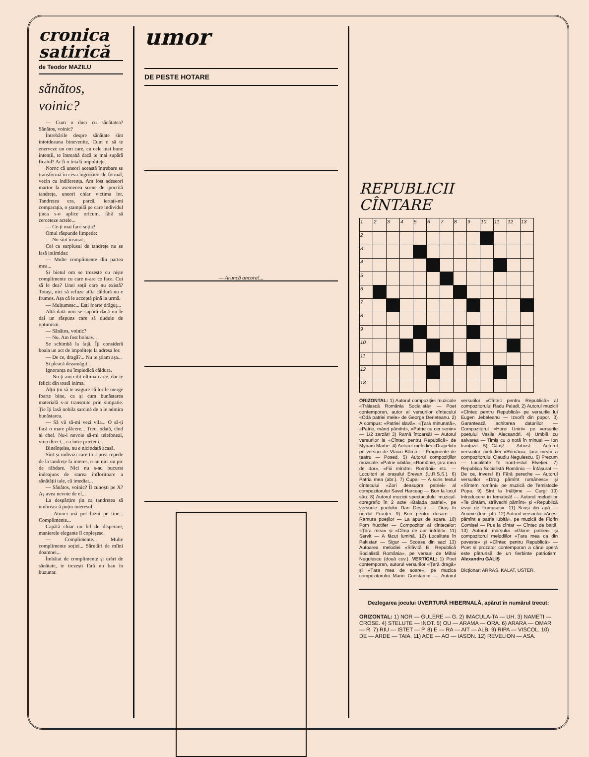cronica satirică
de Teodor MAZILU
sănătos, voinic?
— Cum o duci cu sănătatea? Sănătos, voinic?
Întrebările despre sănătate sînt întotdeauna binevenite. Cum o să te enerveze un om care, cu cele mai bune intenții, te întreabă dacă te mai supără ficatul? Ar fi o totală impolitețe.
Noroc că uneori această întrebare se transformă în ceva îngrozitor de formal, vecin cu indiferența. Am fost adeseori martor la asemenea scene de ipocrită tandrețe, uneori chiar victima lor. Tandrețea era, parcă, iertați-mi comparația, o ștampilă pe care individul ținea s-o aplice oricum, fără să cerceteze actele...
— Ce-ți mai face soția?
Omul răspunde limpede:
— Nu sînt însurat...
Cel cu surplusul de tandrețe nu se lasă intimidat:
— Multe complimente din partea mea...
Și bietul om se trezește cu niște complimente cu care n-are ce face. Cui să le dea? Unei soții care nu există? Totuși, nici să refuze atîta căldură nu e frumos. Așa că le acceptă pînă la urmă.
— Mulțumesc... Ești foarte drăguț...
Altă dată unii se supără dacă nu le dai un răspuns care să duduie de optimism.
— Sănătos, voinic?
— Nu. Am fost bolnav...
Se schimbă la față. Îți consideră boala un act de impolitețe la adresa lor.
— De ce, dragă?... Nu te știam așa...
Și pleacă dezamăgit.
Ignoranța nu împiedică căldura.
— Nu ți-am citit ultima carte, dar te felicit din toată inima.
Alții țin să te asigure că lor le merge foarte bine, ca și cum bunăstarea materială s-ar transmite prin simpatie. Ție îți lasă nobila sarcină de a le admira bunăstarea.
— Să vii să-mi vezi vila... O să-ți facă o mare plăcere... Treci odată, cînd ai chef. Nu-i nevoie să-mi telefonezi, vino direct... ca între prieteni...
Bineînțeles, nu e niciodată acasă.
Sînt și indivizi care trec prea repede de la tandrețe la interes, n-au nici un pic de răbdare. Nici nu s-au bucurat îndeajuns de starea înfloritoare a sănătății tale, că imediat...
— Sănătos, voinic? Îl cunoști pe X? Aș avea nevoie de el...
La despărțire țin ca tandrețea să umbrească puțin interesul.
— Atunci mă pot bizui pe tine... Complimente...
Capătă chiar un fel de disperare, manierele elegante îl copleșesc.
— Complimente... Multe complimente soției... Sărutări de mîini doamnei...
Îmbătat de complimente și urări de sănătate, te trezești fără un ban în buzunar.
umor
DE PESTE HOTARE
— Aruncă ancora!...
REPUBLICII
CÎNTARE
| 1 | 2 | 3 | 4 | 5 | 6 | 7 | 8 | 9 | 10 | 11 | 12 | 13 |
| 2 | | | | | | | | | | | | |
| 3 | | | | | | | | | | | | |
| 4 | | | | | | | | | | | | |
| 5 | | | | | | | | | | | | |
| 6 | | | | | | | | | | | | |
| 7 | | | | | | | | | | | | |
| 8 | | | | | | | | | | | | |
| 9 | | | | | | | | | | | | |
| 10 | | | | | | | | | | | | |
| 11 | | | | | | | | | | | | |
| 12 | | | | | | | | | | | | |
| 13 | | | | | | | | | | | | |
ORIZONTAL: 1) Autorul compoziției muzicale «Trăiască România Socialistă» — Poet contemporan, autor al versurilor cîntecului «Odă patriei mele» de George Derieteanu. 2) A compus: «Patriei slavă», «Țară minunată», «Patrie, măreț pămînt», «Patrie cu cer senin» — 1/2 zarzăr! 3) Ramă întoarsă! — Autorul versurilor la «Cîntec pentru Republică» de Myriam Marbe. 4) Autorul melodiei «Drapelul» pe versuri de Vlaicu Bârna — Fragmente de teatru — Posed. 5) Autorul compozițiilor muzicale: «Patrie iubită», «Românie, țara mea de dor», «Fiii mîndrei Românii» etc. — Locuitori ai orașului Erevan (U.R.S.S.). 6) Patria mea (abr.). 7) Cupa! — A scris textul cîntecului «Zori deasupra patriei» al compozitorului Savel Harceag — Bun la locul său. 8) Autorul muzicii spectacolului muzical-coregrafic în 2 acte «Balada patriei», pe versurile poetului Dan Deșliu — Oraș în nordul Franței. 9) Bun pentru dosare — Ramura poeților — La apus de soare. 10) Pom fructifer — Compozitor al cîntecelor: «Țara mea» și «Cîmp de aur înfrățit». 11) Servit — A făcut lumină. 12) Localitate în Pakistan — Sigur — Scoase din sac! 13) Autoarea melodiei «Slăvită fii, Republică Socialistă România», pe versuri de Mihai Negulescu (două cuv.). VERTICAL: 1) Poet contemporan, autorul versurilor «Țară dragă» și «Țara mea de soare», pe muzica compozitorului Marin Constantin — Autorul versurilor «Cîntec pentru Republică» al compozitorului Radu Paladi. 2) Autorul muzicii «Cîntec pentru Republică» pe versurile lui Eugen Jebeleanu — Izvorît din popor. 3) Garantează achitarea datoriilor — Compozitorul «Horei Unirii» pe versurile poetului Vasile Alecsandri. 4) Umblă cu salvarea — Timiș cu o notă în minus! — Ion franțuzit. 5) Căuș! — Arbust — Autorul versurilor melodiei «România, țara mea» a compozitorului Claudiu Negulescu. 6) Precum — Localitate în nord-estul Elveției. 7) Republica Socialistă România — Înfășurat — De ce, invers! 8) Fără pereche — Autorul versurilor «Drag pămînt românesc» și «Sîntem români» pe muzică de Temistocle Popa. 9) Sînt la înălțime — Curg! 10) Introducere în tematică! — Autorul melodiilor «Te cîntăm, străvechi pămînt» și «Republică izvor de frumuseți». 11) Scoși din apă — Anume (fem. pl.). 12) Autorul versurilor «Acest pămînt e patria iubită», pe muzică de Florin Comișel — Pus la cîntar — Cîntec de baltă. 13) Autorul marșului «Glorie patriei» și compozitorul melodiilor «Țara mea ca din poveste» și «Cîntec pentru Republică» — Poet și prozator contemporan a cărui operă este pătrunsă de un fierbinte patriotism. Alexandru GALIȘ
Dicționar: ARRAS, KALAT, USTER.
Dezlegarea jocului UVERTURĂ HIBERNALĂ, apărut în numărul trecut:
ORIZONTAL: 1) NOR — GULERE — G. 2) IMACULA-TA — UH. 3) NAMETI — CROSE. 4) STELUTE — INOT. 5) OU — ARAMA — ORA. 6) ARARA — OMAR — R. 7) RIU — ISTET — P. 8) E — RA — AIT — ALB. 9) RIPA — VISCOL. 10) DE — ARDE — TAIA. 11) ACE — AO — IASON. 12) REVELION — ASA.